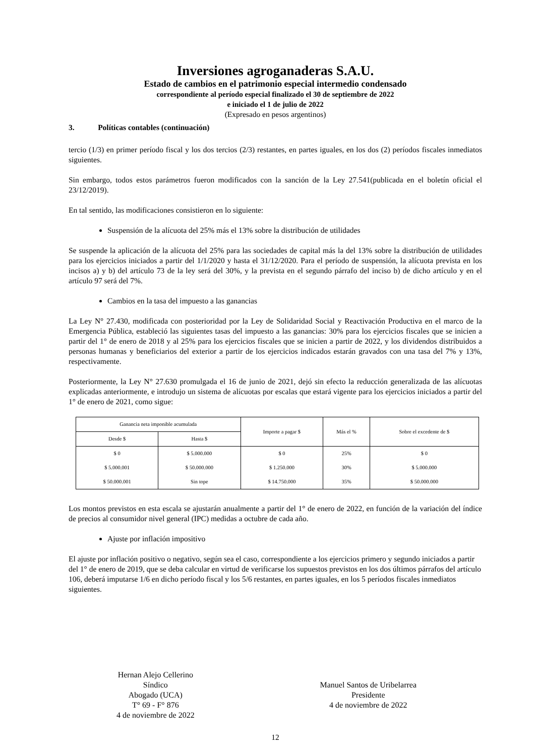Inversiones agroganaderas S.A.U.
Estado de cambios en el patrimonio especial intermedio condensado
correspondiente al período especial finalizado el 30 de septiembre de 2022
e iniciado el 1 de julio de 2022
(Expresado en pesos argentinos)
3. Políticas contables (continuación)
tercio (1/3) en primer período fiscal y los dos tercios (2/3) restantes, en partes iguales, en los dos (2) períodos fiscales inmediatos siguientes.
Sin embargo, todos estos parámetros fueron modificados con la sanción de la Ley 27.541(publicada en el boletín oficial el 23/12/2019).
En tal sentido, las modificaciones consistieron en lo siguiente:
Suspensión de la alícuota del 25% más el 13% sobre la distribución de utilidades
Se suspende la aplicación de la alícuota del 25% para las sociedades de capital más la del 13% sobre la distribución de utilidades para los ejercicios iniciados a partir del 1/1/2020 y hasta el 31/12/2020. Para el período de suspensión, la alícuota prevista en los incisos a) y b) del artículo 73 de la ley será del 30%, y la prevista en el segundo párrafo del inciso b) de dicho artículo y en el artículo 97 será del 7%.
Cambios en la tasa del impuesto a las ganancias
La Ley N° 27.430, modificada con posterioridad por la Ley de Solidaridad Social y Reactivación Productiva en el marco de la Emergencia Pública, estableció las siguientes tasas del impuesto a las ganancias: 30% para los ejercicios fiscales que se inicien a partir del 1° de enero de 2018 y al 25% para los ejercicios fiscales que se inicien a partir de 2022, y los dividendos distribuidos a personas humanas y beneficiarios del exterior a partir de los ejercicios indicados estarán gravados con una tasa del 7% y 13%, respectivamente.
Posteriormente, la Ley N° 27.630 promulgada el 16 de junio de 2021, dejó sin efecto la reducción generalizada de las alícuotas explicadas anteriormente, e introdujo un sistema de alícuotas por escalas que estará vigente para los ejercicios iniciados a partir del 1° de enero de 2021, como sigue:
| Ganancia neta imponible acumulada | | Importe a pagar $ | Más el % | Sobre el excedente de $ |
| --- | --- | --- | --- | --- |
| Desde $ | Hasta $ | | | |
| $ 0 | $ 5.000.000 | $ 0 | 25% | $ 0 |
| $ 5.000.001 | $ 50.000.000 | $ 1.250.000 | 30% | $ 5.000.000 |
| $ 50.000.001 | Sin tope | $ 14.750.000 | 35% | $ 50.000.000 |
Los montos previstos en esta escala se ajustarán anualmente a partir del 1° de enero de 2022, en función de la variación del índice de precios al consumidor nivel general (IPC) medidas a octubre de cada año.
Ajuste por inflación impositivo
El ajuste por inflación positivo o negativo, según sea el caso, correspondiente a los ejercicios primero y segundo iniciados a partir del 1° de enero de 2019, que se deba calcular en virtud de verificarse los supuestos previstos en los dos últimos párrafos del artículo 106, deberá imputarse 1/6 en dicho período fiscal y los 5/6 restantes, en partes iguales, en los 5 períodos fiscales inmediatos siguientes.
Hernan Alejo Cellerino
Síndico
Abogado (UCA)
T° 69 - F° 876
4 de noviembre de 2022
Manuel Santos de Uribelarrea
Presidente
4 de noviembre de 2022
12